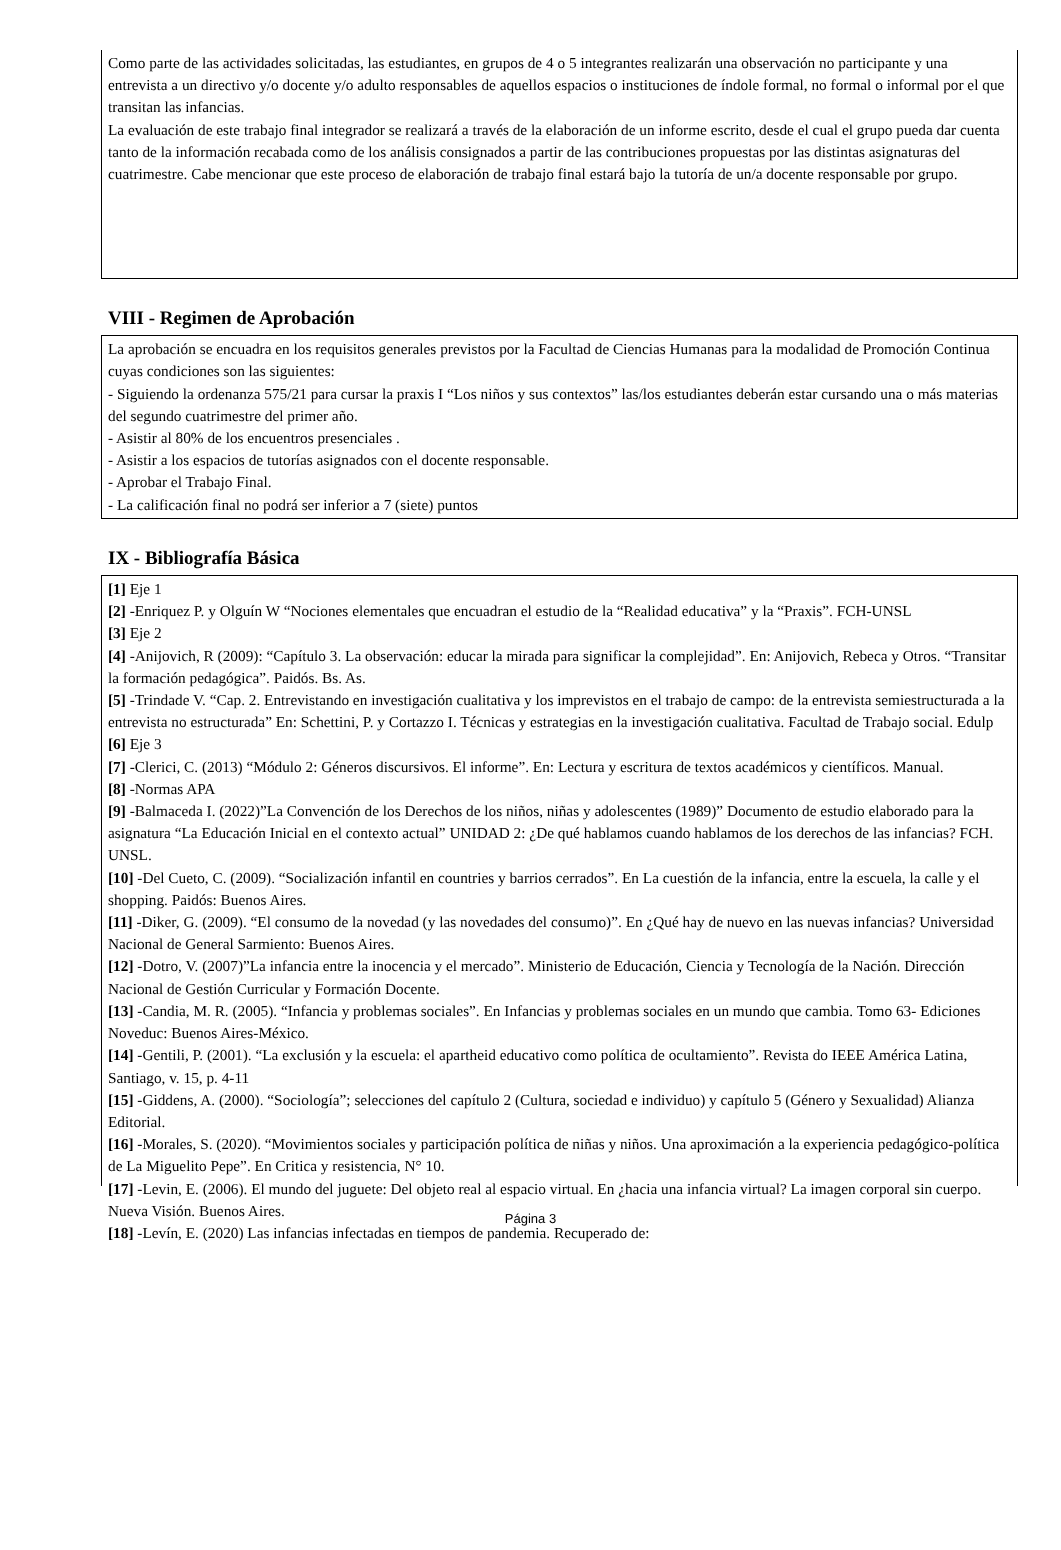Como parte de las actividades solicitadas, las estudiantes, en grupos de 4 o 5 integrantes realizarán una observación no participante y una entrevista a un directivo y/o docente y/o adulto responsables de aquellos espacios o instituciones de índole formal, no formal o informal por el que transitan las infancias.
La evaluación de este trabajo final integrador se realizará a través de la elaboración de un informe escrito, desde el cual el grupo pueda dar cuenta tanto de la información recabada como de los análisis consignados a partir de las contribuciones propuestas por las distintas asignaturas del cuatrimestre. Cabe mencionar que este proceso de elaboración de trabajo final estará bajo la tutoría de un/a docente responsable por grupo.
VIII - Regimen de Aprobación
La aprobación se encuadra en los requisitos generales previstos por la Facultad de Ciencias Humanas para la modalidad de Promoción Continua cuyas condiciones son las siguientes:
- Siguiendo la ordenanza 575/21 para cursar la praxis I “Los niños y sus contextos” las/los estudiantes deberán estar cursando una o más materias del segundo cuatrimestre del primer año.
- Asistir al 80% de los encuentros presenciales .
- Asistir a los espacios de tutorías asignados con el docente responsable.
- Aprobar el Trabajo Final.
- La calificación final no podrá ser inferior a 7 (siete) puntos
IX - Bibliografía Básica
[1] Eje 1
[2] -Enriquez P. y Olguín W “Nociones elementales que encuadran el estudio de la “Realidad educativa” y la “Praxis”. FCH-UNSL
[3] Eje 2
[4] -Anijovich, R (2009): “Capítulo 3. La observación: educar la mirada para significar la complejidad”. En: Anijovich, Rebeca y Otros. “Transitar la formación pedagógica”. Paidós. Bs. As.
[5] -Trindade V. “Cap. 2. Entrevistando en investigación cualitativa y los imprevistos en el trabajo de campo: de la entrevista semiestructurada a la entrevista no estructurada” En: Schettini, P. y Cortazzo I. Técnicas y estrategias en la investigación cualitativa. Facultad de Trabajo social. Edulp
[6] Eje 3
[7] -Clerici, C. (2013) “Módulo 2: Géneros discursivos. El informe”. En: Lectura y escritura de textos académicos y científicos. Manual.
[8] -Normas APA
[9] -Balmaceda I. (2022)”La Convención de los Derechos de los niños, niñas y adolescentes (1989)” Documento de estudio elaborado para la asignatura “La Educación Inicial en el contexto actual” UNIDAD 2: ¿De qué hablamos cuando hablamos de los derechos de las infancias? FCH. UNSL.
[10] -Del Cueto, C. (2009). “Socialización infantil en countries y barrios cerrados”. En La cuestión de la infancia, entre la escuela, la calle y el shopping. Paidós: Buenos Aires.
[11] -Diker, G. (2009). “El consumo de la novedad (y las novedades del consumo)”. En ¿Qué hay de nuevo en las nuevas infancias? Universidad Nacional de General Sarmiento: Buenos Aires.
[12] -Dotro, V. (2007)”La infancia entre la inocencia y el mercado”. Ministerio de Educación, Ciencia y Tecnología de la Nación. Dirección Nacional de Gestión Curricular y Formación Docente.
[13] -Candia, M. R. (2005). “Infancia y problemas sociales”. En Infancias y problemas sociales en un mundo que cambia. Tomo 63- Ediciones Noveduc: Buenos Aires-México.
[14] -Gentili, P. (2001). “La exclusión y la escuela: el apartheid educativo como política de ocultamiento”. Revista do IEEE América Latina, Santiago, v. 15, p. 4-11
[15] -Giddens, A. (2000). “Sociología”; selecciones del capítulo 2 (Cultura, sociedad e individuo) y capítulo 5 (Género y Sexualidad) Alianza Editorial.
[16] -Morales, S. (2020). “Movimientos sociales y participación política de niñas y niños. Una aproximación a la experiencia pedagógico-política de La Miguelito Pepe”. En Critica y resistencia, N° 10.
[17] -Levin, E. (2006). El mundo del juguete: Del objeto real al espacio virtual. En ¿hacia una infancia virtual? La imagen corporal sin cuerpo. Nueva Visión. Buenos Aires.
[18] -Levín, E. (2020) Las infancias infectadas en tiempos de pandemia. Recuperado de:
Página 3